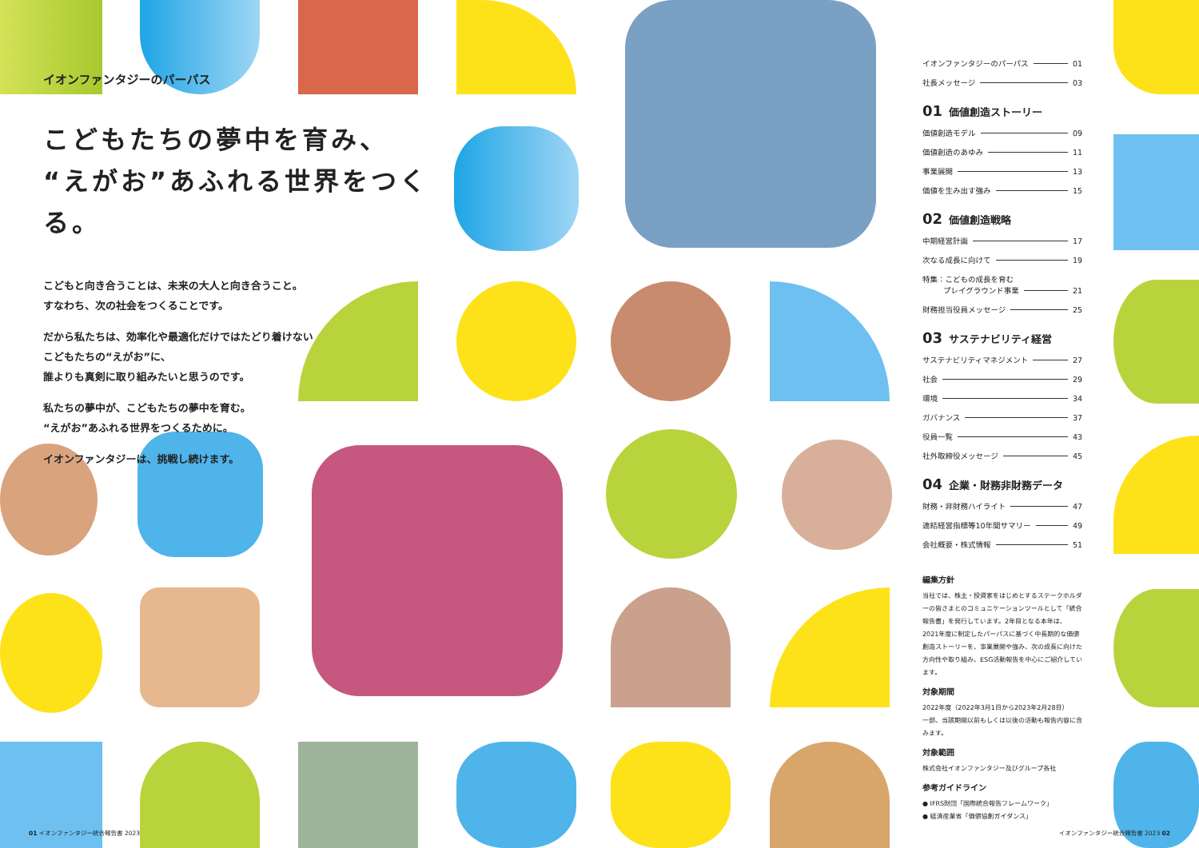イオンファンタジーのパーパス
こどもたちの夢中を育み、
“えがお”あふれる世界をつくる。
こどもと向き合うことは、未来の大人と向き合うこと。
すなわち、次の社会をつくることです。
だから私たちは、効率化や最適化だけではたどり着けない
こどもたちの“えがお”に、
誰よりも真剣に取り組みたいと思うのです。
私たちの夢中が、こどもたちの夢中を育む。
“えがお”あふれる世界をつくるために。
イオンファンタジーは、挑戦し続けます。
イオンファンタジーのパーパス 01
社長メッセージ 03
01 価値創造ストーリー
価値創造モデル 09
価値創造のあゆみ 11
事業展開 13
価値を生み出す強み 15
02 価値創造戦略
中期経営計画 17
次なる成長に向けて 19
特集：こどもの成長を育む
プレイグラウンド事業 21
財務担当役員メッセージ 25
03 サステナビリティ経営
サステナビリティマネジメント 27
社会 29
環境 34
ガバナンス 37
役員一覧 43
社外取締役メッセージ 45
04 企業・財務非財務データ
財務・非財務ハイライト 47
連結経営指標等10年間サマリー 49
会社概要・株式情報 51
編集方針
当社では、株主・投資家をはじめとするステークホルダーの皆さまとのコミュニケーションツールとして「統合報告書」を発行しています。2年目となる本年は、2021年度に制定したパーパスに基づく中長期的な価値創造ストーリーを、事業展開や強み、次の成長に向けた方向性や取り組み、ESG活動報告を中心にご紹介しています。
対象期間
2022年度（2022年3月1日から2023年2月28日）
一部、当該期間以前もしくは以後の活動も報告内容に含みます。
対象範囲
株式会社イオンファンタジー及びグループ各社
参考ガイドライン
● IFRS財団「国際統合報告フレームワーク」
● 経済産業省「価値協創ガイダンス」
01 イオンファンタジー統合報告書 2023
イオンファンタジー統合報告書 2023 02